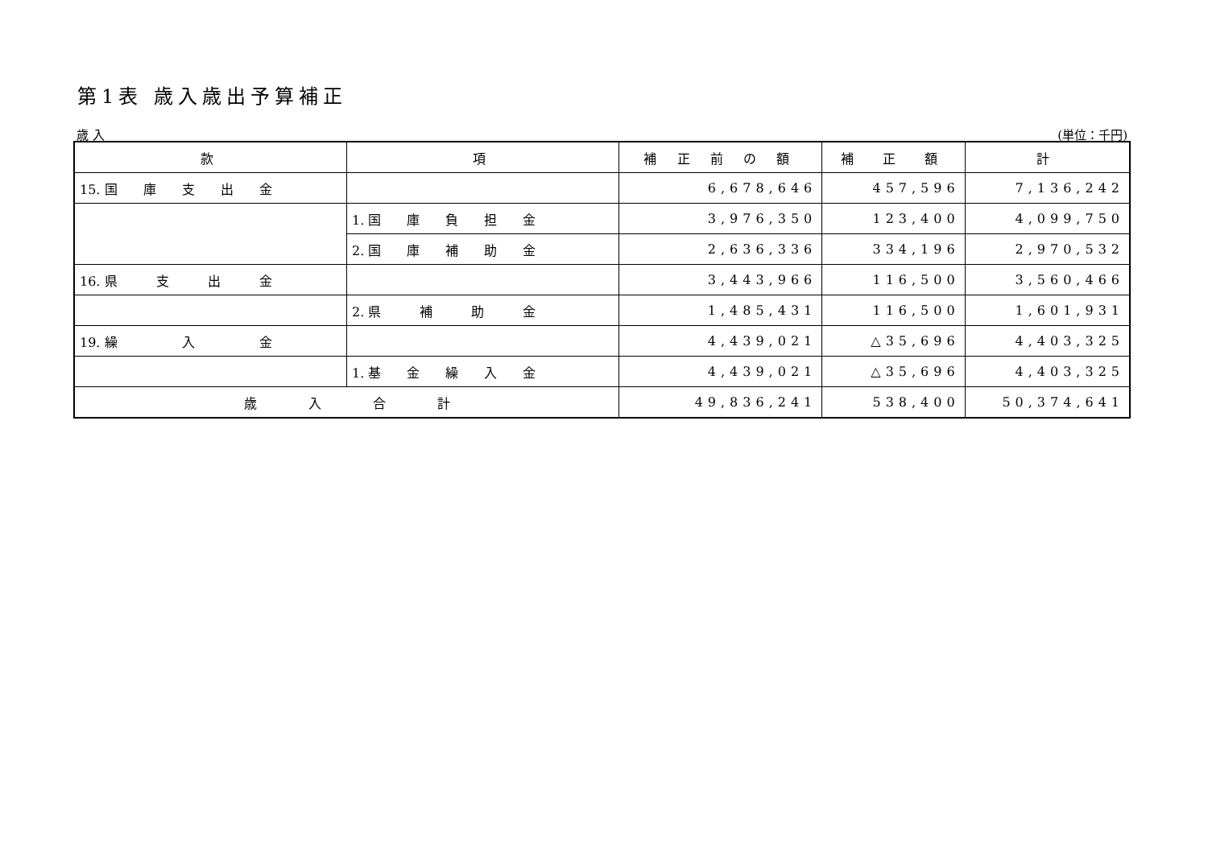第1表 歳入歳出予算補正
歳 入 (単位：千円)
| 款 | 項 | 補 正 前 の 額 | 補 正 額 | 計 |
| --- | --- | --- | --- | --- |
| 15. 国 庫 支 出 金 | | 6,678,646 | 457,596 | 7,136,242 |
| | 1. 国 庫 負 担 金 | 3,976,350 | 123,400 | 4,099,750 |
| | 2. 国 庫 補 助 金 | 2,636,336 | 334,196 | 2,970,532 |
| 16. 県 支 出 金 | | 3,443,966 | 116,500 | 3,560,466 |
| | 2. 県 補 助 金 | 1,485,431 | 116,500 | 1,601,931 |
| 19. 繰 入 金 | | 4,439,021 | △35,696 | 4,403,325 |
| | 1. 基 金 繰 入 金 | 4,439,021 | △35,696 | 4,403,325 |
| 歳 入 合 計 | | 49,836,241 | 538,400 | 50,374,641 |